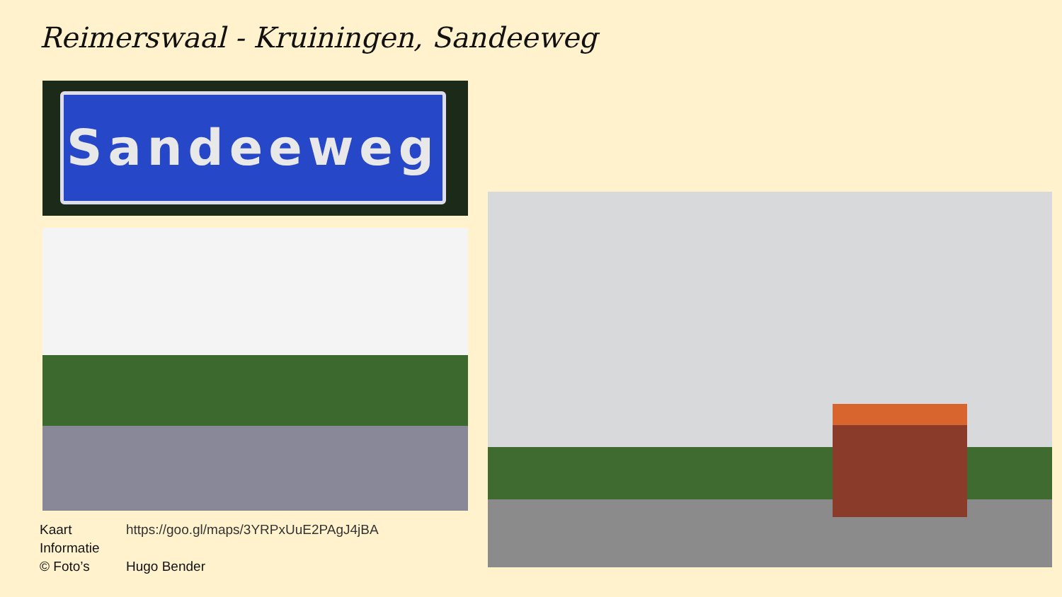Reimerswaal - Kruiningen, Sandeeweg
Sandeeweg
| Kaart | https://goo.gl/maps/3YRPxUuE2PAgJ4jBA |
| Informatie | |
| © Foto’s | Hugo Bender |